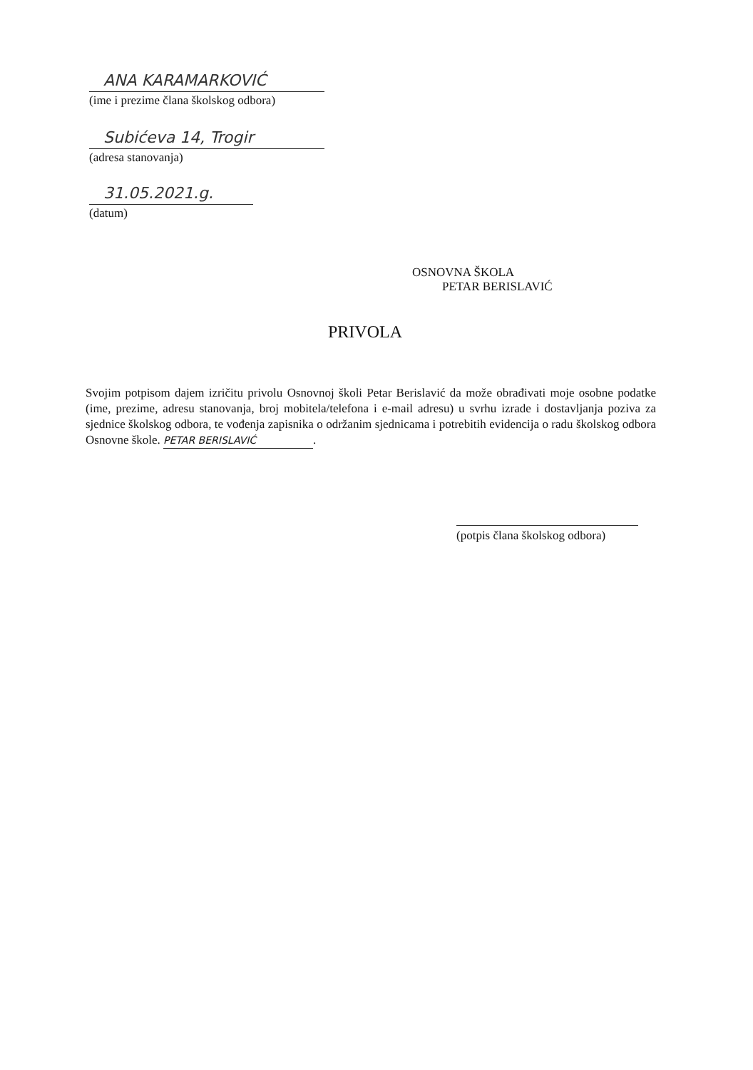ANA KARAMARKOVIĆ
(ime i prezime člana školskog odbora)
Subićeva 14, Trogir
(adresa stanovanja)
31.05.2021.g.
(datum)
OSNOVNA ŠKOLA
PETAR BERISLAVIĆ
PRIVOLA
Svojim potpisom dajem izričitu privolu Osnovnoj školi Petar Berislavić da može obrađivati moje osobne podatke (ime, prezime, adresu stanovanja, broj mobitela/telefona i e-mail adresu) u svrhu izrade i dostavljanja poziva za sjednice školskog odbora, te vođenja zapisnika o održanim sjednicama i potrebitih evidencija o radu školskog odbora Osnovne škole. PETAR BERISLAVIĆ.
(potpis člana školskog odbora)